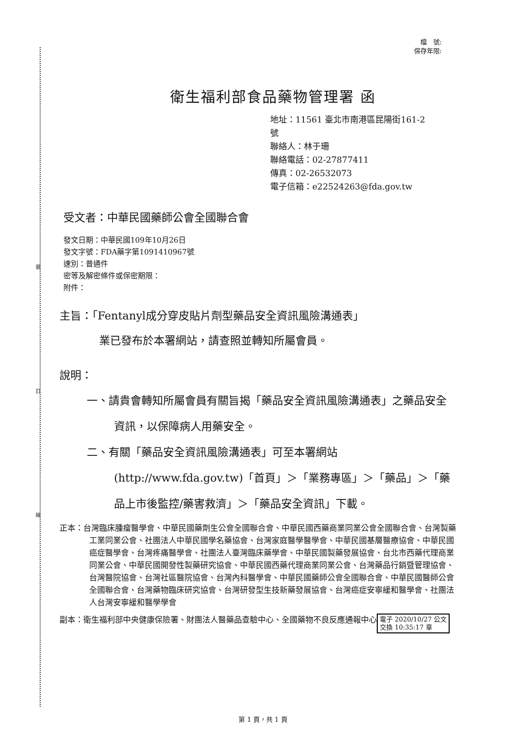裝
訂
線
檔　號:
保存年限:
衛生福利部食品藥物管理署 函
地址：11561 臺北市南港區昆陽街161-2
號
聯絡人：林于珊
聯絡電話：02-27877411
傳真：02-26532073
電子信箱：e22524263@fda.gov.tw
受文者：中華民國藥師公會全國聯合會
發文日期：中華民國109年10月26日
發文字號：FDA藥字第1091410967號
速別：普通件
密等及解密條件或保密期限：
附件：
主旨：「Fentanyl成分穿皮貼片劑型藥品安全資訊風險溝通表」
業已發布於本署網站，請查照並轉知所屬會員。
說明：
一、請貴會轉知所屬會員有關旨揭「藥品安全資訊風險溝通表」之藥品安全資訊，以保障病人用藥安全。
二、有關「藥品安全資訊風險溝通表」可至本署網站(http://www.fda.gov.tw)「首頁」＞「業務專區」＞「藥品」＞「藥品上市後監控/藥害救濟」＞「藥品安全資訊」下載。
正本：台灣臨床腫瘤醫學會、中華民國藥劑生公會全國聯合會、中華民國西藥商業同業公會全國聯合會、台灣製藥工業同業公會、社團法人中華民國學名藥協會、台灣家庭醫學醫學會、中華民國基層醫療協會、中華民國癌症醫學會、台灣疼痛醫學會、社團法人臺灣臨床藥學會、中華民國製藥發展協會、台北市西藥代理商業同業公會、中華民國開發性製藥研究協會、中華民國西藥代理商業同業公會、台灣藥品行銷暨管理協會、台灣醫院協會、台灣社區醫院協會、台灣內科醫學會、中華民國藥師公會全國聯合會、中華民國醫師公會全國聯合會、台灣藥物臨床研究協會、台灣研發型生技新藥發展協會、台灣癌症安寧緩和醫學會、社團法人台灣安寧緩和醫學學會
副本：衛生福利部中央健康保險署、財團法人醫藥品查驗中心、全國藥物不良反應通報中心 電子 2020/10/27 公文
交換 10:35:17 章
第 1 頁，共 1 頁